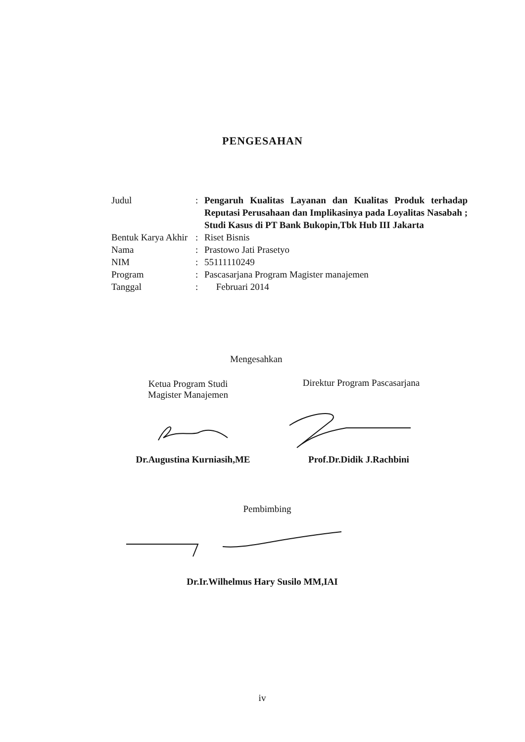PENGESAHAN
| Judul | : | Pengaruh Kualitas Layanan dan Kualitas Produk terhadap Reputasi Perusahaan dan Implikasinya pada Loyalitas Nasabah ; Studi Kasus di PT Bank Bukopin,Tbk Hub III Jakarta |
| Bentuk Karya Akhir | : | Riset Bisnis |
| Nama | : | Prastowo Jati Prasetyo |
| NIM | : | 55111110249 |
| Program | : | Pascasarjana Program Magister manajemen |
| Tanggal | : | Februari 2014 |
Mengesahkan
Ketua Program Studi
Magister Manajemen
Direktur Program Pascasarjana
Dr.Augustina Kurniasih,ME
Prof.Dr.Didik J.Rachbini
Pembimbing
Dr.Ir.Wilhelmus Hary Susilo MM,IAI
iv